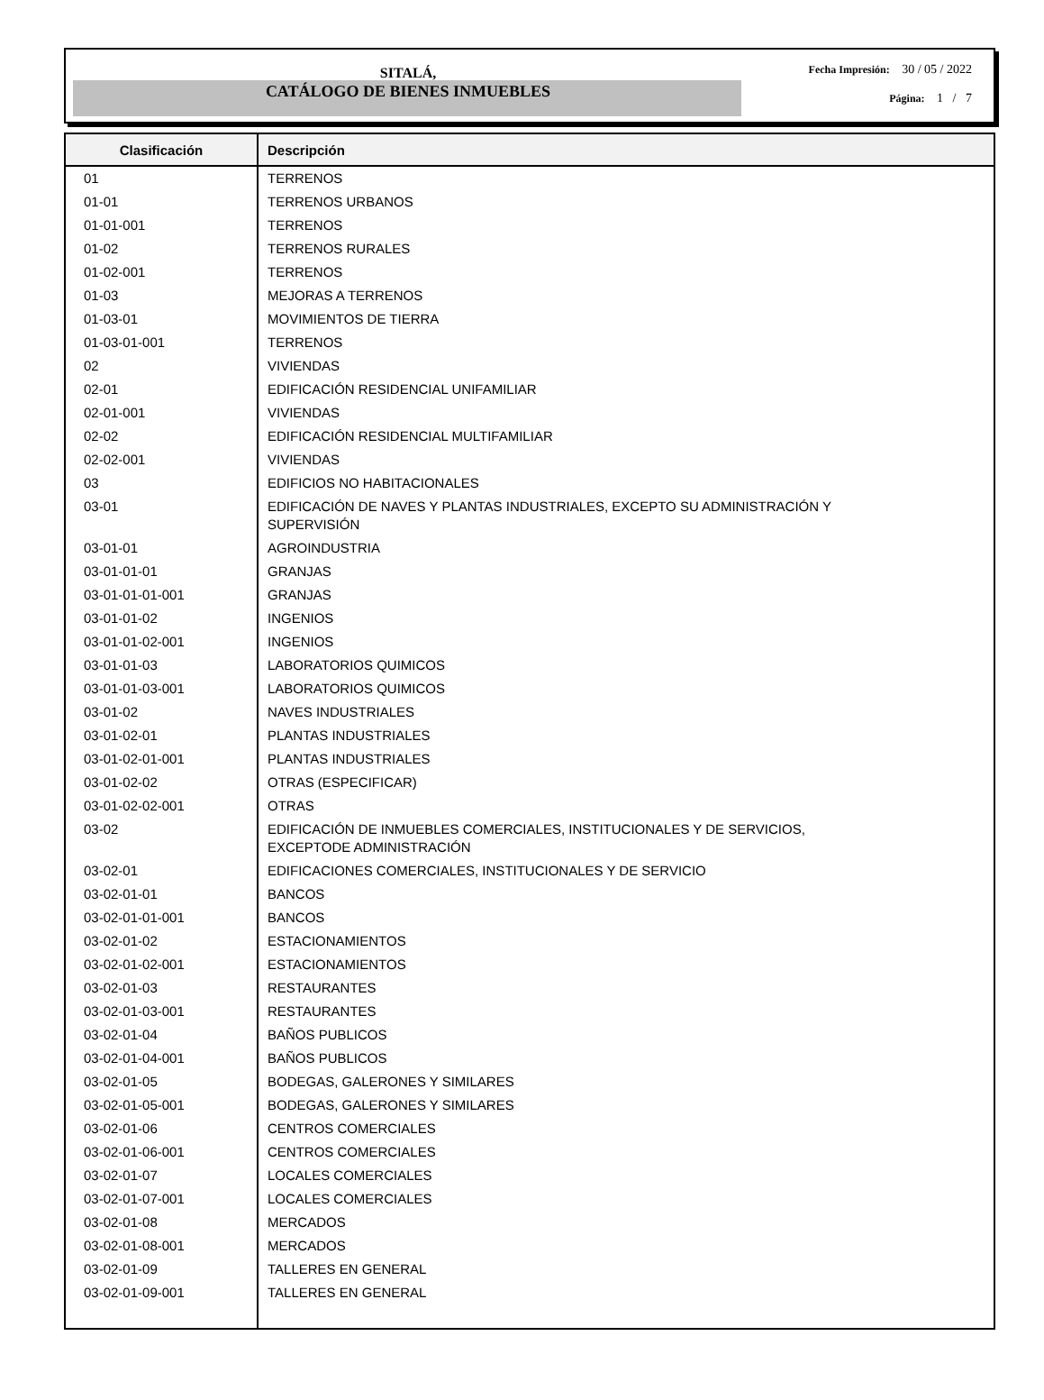SITALÁ,
CATÁLOGO DE BIENES INMUEBLES
Fecha Impresión: 30 / 05 / 2022
Página: 1 / 7
| Clasificación | Descripción |
| --- | --- |
| 01 | TERRENOS |
| 01-01 | TERRENOS URBANOS |
| 01-01-001 | TERRENOS |
| 01-02 | TERRENOS RURALES |
| 01-02-001 | TERRENOS |
| 01-03 | MEJORAS A TERRENOS |
| 01-03-01 | MOVIMIENTOS DE TIERRA |
| 01-03-01-001 | TERRENOS |
| 02 | VIVIENDAS |
| 02-01 | EDIFICACIÓN RESIDENCIAL UNIFAMILIAR |
| 02-01-001 | VIVIENDAS |
| 02-02 | EDIFICACIÓN RESIDENCIAL MULTIFAMILIAR |
| 02-02-001 | VIVIENDAS |
| 03 | EDIFICIOS NO HABITACIONALES |
| 03-01 | EDIFICACIÓN DE NAVES Y PLANTAS INDUSTRIALES, EXCEPTO SU ADMINISTRACIÓN Y SUPERVISIÓN |
| 03-01-01 | AGROINDUSTRIA |
| 03-01-01-01 | GRANJAS |
| 03-01-01-01-001 | GRANJAS |
| 03-01-01-02 | INGENIOS |
| 03-01-01-02-001 | INGENIOS |
| 03-01-01-03 | LABORATORIOS QUIMICOS |
| 03-01-01-03-001 | LABORATORIOS QUIMICOS |
| 03-01-02 | NAVES INDUSTRIALES |
| 03-01-02-01 | PLANTAS INDUSTRIALES |
| 03-01-02-01-001 | PLANTAS INDUSTRIALES |
| 03-01-02-02 | OTRAS (ESPECIFICAR) |
| 03-01-02-02-001 | OTRAS |
| 03-02 | EDIFICACIÓN DE INMUEBLES COMERCIALES, INSTITUCIONALES Y DE SERVICIOS, EXCEPTODE ADMINISTRACIÓN |
| 03-02-01 | EDIFICACIONES COMERCIALES, INSTITUCIONALES Y DE SERVICIO |
| 03-02-01-01 | BANCOS |
| 03-02-01-01-001 | BANCOS |
| 03-02-01-02 | ESTACIONAMIENTOS |
| 03-02-01-02-001 | ESTACIONAMIENTOS |
| 03-02-01-03 | RESTAURANTES |
| 03-02-01-03-001 | RESTAURANTES |
| 03-02-01-04 | BAÑOS PUBLICOS |
| 03-02-01-04-001 | BAÑOS PUBLICOS |
| 03-02-01-05 | BODEGAS, GALERONES Y SIMILARES |
| 03-02-01-05-001 | BODEGAS, GALERONES Y SIMILARES |
| 03-02-01-06 | CENTROS COMERCIALES |
| 03-02-01-06-001 | CENTROS COMERCIALES |
| 03-02-01-07 | LOCALES COMERCIALES |
| 03-02-01-07-001 | LOCALES COMERCIALES |
| 03-02-01-08 | MERCADOS |
| 03-02-01-08-001 | MERCADOS |
| 03-02-01-09 | TALLERES EN GENERAL |
| 03-02-01-09-001 | TALLERES EN GENERAL |